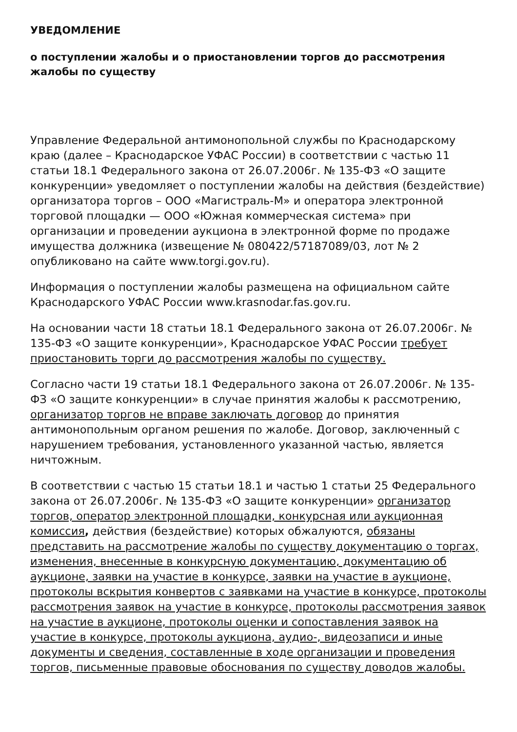УВЕДОМЛЕНИЕ
о поступлении жалобы и о приостановлении торгов до рассмотрения жалобы по существу
Управление Федеральной антимонопольной службы по Краснодарскому краю (далее – Краснодарское УФАС России) в соответствии с частью 11 статьи 18.1 Федерального закона от 26.07.2006г. № 135-ФЗ «О защите конкуренции» уведомляет о поступлении жалобы на действия (бездействие) организатора торгов – ООО «Магистраль-М» и оператора электронной торговой площадки — ООО «Южная коммерческая система» при организации и проведении аукциона в электронной форме по продаже имущества должника (извещение № 080422/57187089/03, лот № 2 опубликовано на сайте www.torgi.gov.ru).
Информация о поступлении жалобы размещена на официальном сайте Краснодарского УФАС России www.krasnodar.fas.gov.ru.
На основании части 18 статьи 18.1 Федерального закона от 26.07.2006г. № 135-ФЗ «О защите конкуренции», Краснодарское УФАС России требует приостановить торги до рассмотрения жалобы по существу.
Согласно части 19 статьи 18.1 Федерального закона от 26.07.2006г. № 135-ФЗ «О защите конкуренции» в случае принятия жалобы к рассмотрению, организатор торгов не вправе заключать договор до принятия антимонопольным органом решения по жалобе. Договор, заключенный с нарушением требования, установленного указанной частью, является ничтожным.
В соответствии с частью 15 статьи 18.1 и частью 1 статьи 25 Федерального закона от 26.07.2006г. № 135-ФЗ «О защите конкуренции» организатор торгов, оператор электронной площадки, конкурсная или аукционная комиссия, действия (бездействие) которых обжалуются, обязаны представить на рассмотрение жалобы по существу документацию о торгах, изменения, внесенные в конкурсную документацию, документацию об аукционе, заявки на участие в конкурсе, заявки на участие в аукционе, протоколы вскрытия конвертов с заявками на участие в конкурсе, протоколы рассмотрения заявок на участие в конкурсе, протоколы рассмотрения заявок на участие в аукционе, протоколы оценки и сопоставления заявок на участие в конкурсе, протоколы аукциона, аудио-, видеозаписи и иные документы и сведения, составленные в ходе организации и проведения торгов, письменные правовые обоснования по существу доводов жалобы.